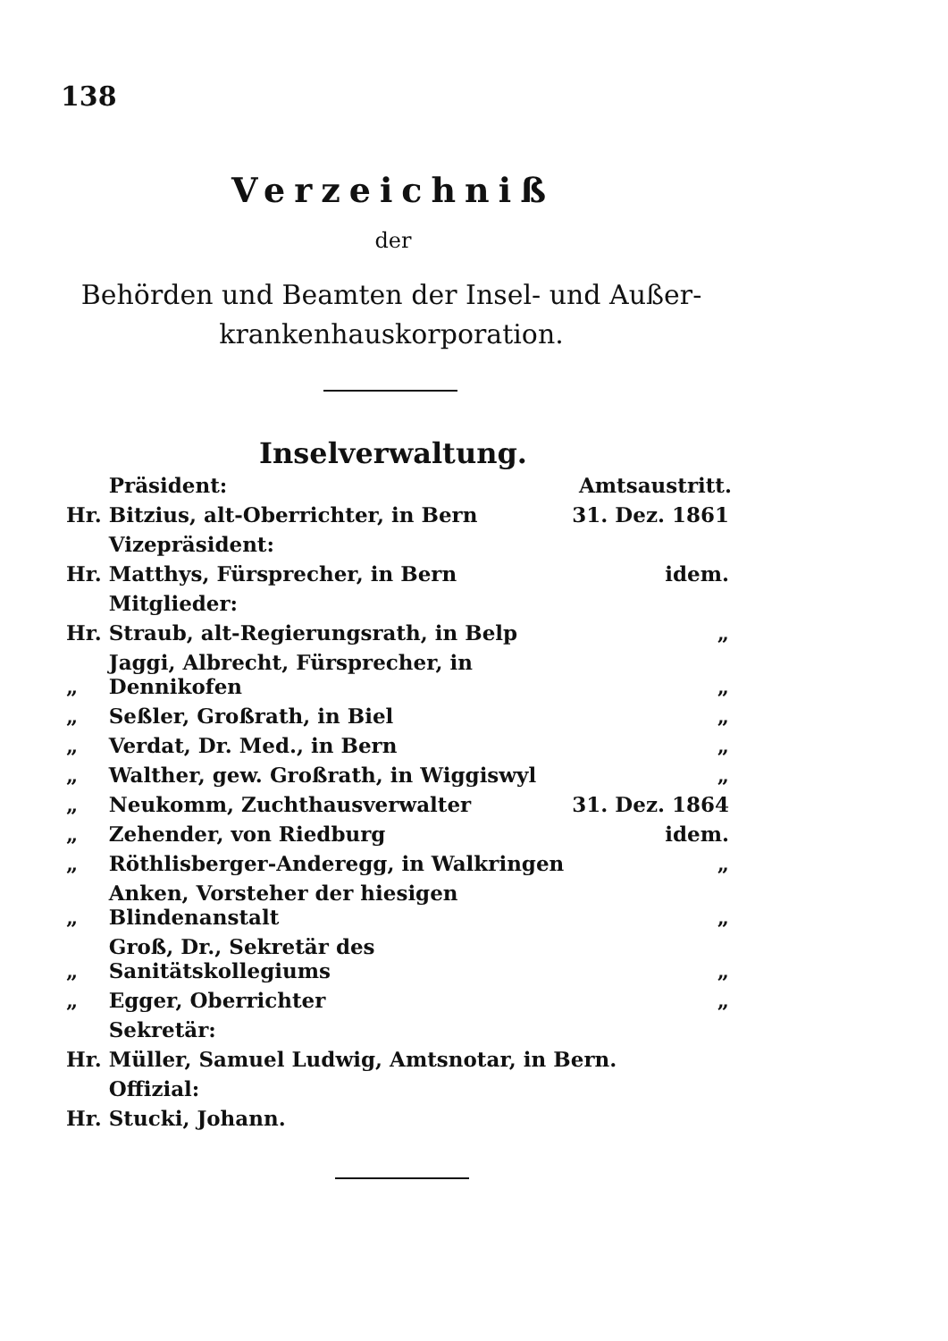138
Verzeichniß
der
Behörden und Beamten der Insel- und Außer-krankenhauskorporation.
Inselverwaltung.
| | Präsident: | Amtsaustritt. |
| Hr. | Bitzius, alt-Oberrichter, in Bern | 31. Dez. 1861 |
| | Vizepräsident: | |
| Hr. | Matthys, Fürsprecher, in Bern | idem. |
| | Mitglieder: | |
| Hr. | Straub, alt-Regierungsrath, in Belp | „ |
| „ | Jaggi, Albrecht, Fürsprecher, in Dennikofen | „ |
| „ | Seßler, Großrath, in Biel | „ |
| „ | Verdat, Dr. Med., in Bern | „ |
| „ | Walther, gew. Großrath, in Wiggiswyl | „ |
| „ | Neukomm, Zuchthausverwalter | 31. Dez. 1864 |
| „ | Zehender, von Riedburg | idem. |
| „ | Röthlisberger-Anderegg, in Walkringen | „ |
| „ | Anken, Vorsteher der hiesigen Blindenanstalt | „ |
| „ | Groß, Dr., Sekretär des Sanitätskollegiums | „ |
| „ | Egger, Oberrichter | „ |
| | Sekretär: | |
| Hr. | Müller, Samuel Ludwig, Amtsnotar, in Bern. | |
| | Offizial: | |
| Hr. | Stucki, Johann. | |